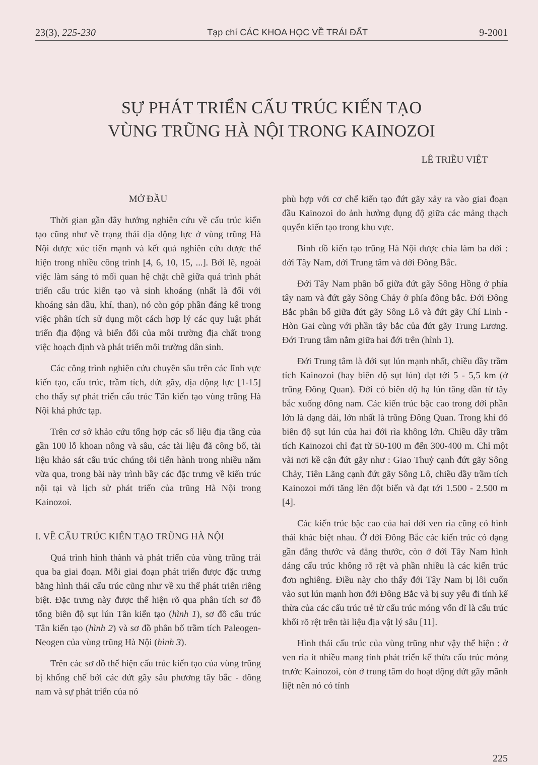23(3), 225-230 Tạp chí CÁC KHOA HỌC VỀ TRÁI ĐẤT 9-2001
SỰ PHÁT TRIỂN CẤU TRÚC KIẾN TẠO
VÙNG TRŨNG HÀ NỘI TRONG KAINOZOI
LÊ TRIỀU VIỆT
MỞ ĐẦU
Thời gian gần đây hướng nghiên cứu về cấu trúc kiến tạo cũng như về trạng thái địa động lực ở vùng trũng Hà Nội được xúc tiến mạnh và kết quả nghiên cứu được thể hiện trong nhiều công trình [4, 6, 10, 15, ...]. Bởi lẽ, ngoài việc làm sáng tỏ mối quan hệ chặt chẽ giữa quá trình phát triển cấu trúc kiến tạo và sinh khoáng (nhất là đối với khoáng sản dầu, khí, than), nó còn góp phần đáng kể trong việc phân tích sử dụng một cách hợp lý các quy luật phát triển địa động và biến đổi của môi trường địa chất trong việc hoạch định và phát triển môi trường dân sinh.
Các công trình nghiên cứu chuyên sâu trên các lĩnh vực kiến tạo, cấu trúc, trầm tích, đứt gãy, địa động lực [1-15] cho thấy sự phát triển cấu trúc Tân kiến tạo vùng trũng Hà Nội khá phức tạp.
Trên cơ sở khảo cứu tổng hợp các số liệu địa tầng của gần 100 lỗ khoan nông và sâu, các tài liệu đã công bố, tài liệu khảo sát cấu trúc chúng tôi tiến hành trong nhiều năm vừa qua, trong bài này trình bầy các đặc trưng về kiến trúc nội tại và lịch sử phát triển của trũng Hà Nội trong Kainozoi.
I. VỀ CẤU TRÚC KIẾN TẠO TRŨNG HÀ NỘI
Quá trình hình thành và phát triển của vùng trũng trải qua ba giai đoạn. Mỗi giai đoạn phát triển được đặc trưng bằng hình thái cấu trúc cũng như về xu thế phát triển riêng biệt. Đặc trưng này được thể hiện rõ qua phân tích sơ đồ tổng biên độ sụt lún Tân kiến tạo (hình 1), sơ đồ cấu trúc Tân kiến tạo (hình 2) và sơ đồ phân bố trầm tích Paleogen-Neogen của vùng trũng Hà Nội (hình 3).
Trên các sơ đồ thể hiện cấu trúc kiến tạo của vùng trũng bị khống chế bởi các đứt gãy sâu phương tây bắc - đông nam và sự phát triển của nó
phù hợp với cơ chế kiến tạo đứt gãy xảy ra vào giai đoạn đầu Kainozoi do ảnh hưởng đụng độ giữa các mảng thạch quyển kiến tạo trong khu vực.
Bình đồ kiến tạo trũng Hà Nội được chia làm ba đới : đới Tây Nam, đới Trung tâm và đới Đông Bắc.
Đới Tây Nam phân bố giữa đứt gãy Sông Hồng ở phía tây nam và đứt gãy Sông Chảy ở phía đông bắc. Đới Đông Bắc phân bố giữa đứt gãy Sông Lô và đứt gãy Chí Linh - Hòn Gai cùng với phần tây bắc của đứt gãy Trung Lương. Đới Trung tâm nằm giữa hai đới trên (hình 1).
Đới Trung tâm là đới sụt lún mạnh nhất, chiều dầy trầm tích Kainozoi (hay biên độ sụt lún) đạt tới 5 - 5,5 km (ở trũng Đông Quan). Đới có biên độ hạ lún tăng dần từ tây bắc xuống đông nam. Các kiến trúc bậc cao trong đới phần lớn là dạng dải, lớn nhất là trũng Đông Quan. Trong khi đó biên độ sụt lún của hai đới rìa không lớn. Chiều dầy trầm tích Kainozoi chỉ đạt từ 50-100 m đến 300-400 m. Chỉ một vài nơi kề cận đứt gãy như : Giao Thuỷ cạnh đứt gãy Sông Chảy, Tiên Lãng cạnh đứt gãy Sông Lô, chiều dầy trầm tích Kainozoi mới tăng lên đột biến và đạt tới 1.500 - 2.500 m [4].
Các kiến trúc bậc cao của hai đới ven rìa cũng có hình thái khác biệt nhau. Ở đới Đông Bắc các kiến trúc có dạng gần đẳng thước và đẳng thước, còn ở đới Tây Nam hình dáng cấu trúc không rõ rệt và phần nhiều là các kiến trúc đơn nghiêng. Điều này cho thấy đới Tây Nam bị lôi cuốn vào sụt lún mạnh hơn đới Đông Bắc và bị suy yếu đi tính kế thừa của các cấu trúc trẻ từ cấu trúc móng vốn dĩ là cấu trúc khối rõ rệt trên tài liệu địa vật lý sâu [11].
Hình thái cấu trúc của vùng trũng như vậy thể hiện : ở ven rìa ít nhiều mang tính phát triển kế thừa cấu trúc móng trước Kainozoi, còn ở trung tâm do hoạt động đứt gãy mãnh liệt nên nó có tính
225